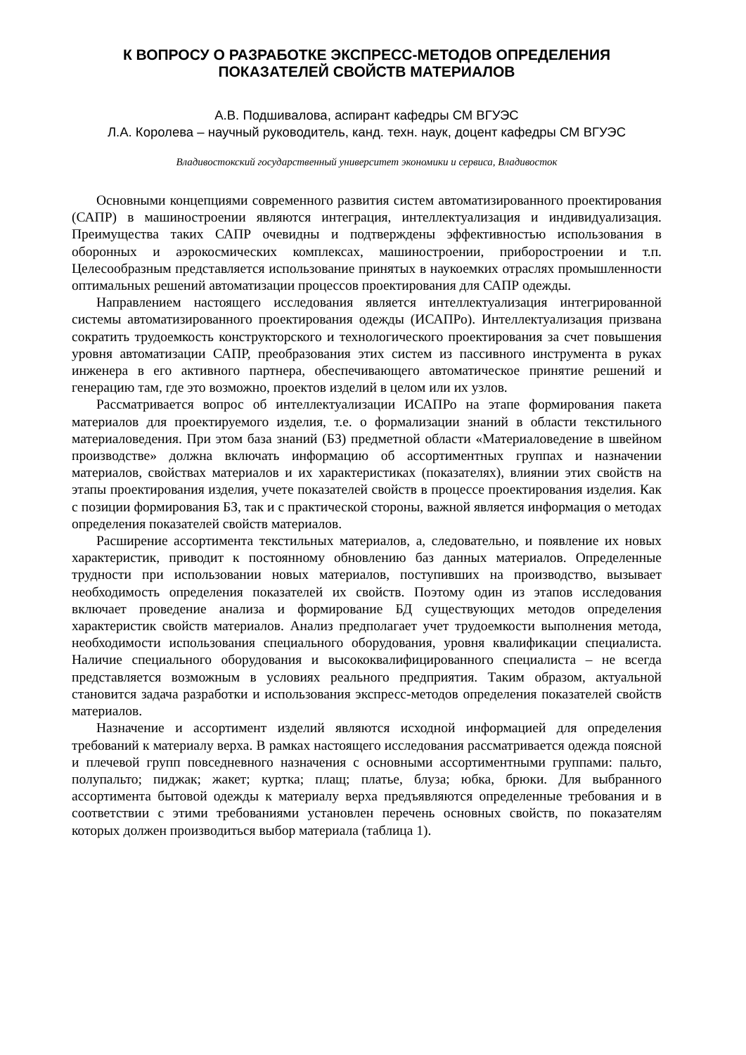К ВОПРОСУ О РАЗРАБОТКЕ ЭКСПРЕСС-МЕТОДОВ ОПРЕДЕЛЕНИЯ
ПОКАЗАТЕЛЕЙ СВОЙСТВ МАТЕРИАЛОВ
А.В. Подшивалова, аспирант кафедры СМ ВГУЭС
Л.А. Королева – научный руководитель, канд. техн. наук, доцент кафедры СМ ВГУЭС
Владивостокский государственный университет экономики и сервиса, Владивосток
Основными концепциями современного развития систем автоматизированного проектирования (САПР) в машиностроении являются интеграция, интеллектуализация и индивидуализация. Преимущества таких САПР очевидны и подтверждены эффективностью использования в оборонных и аэрокосмических комплексах, машиностроении, приборостроении и т.п. Целесообразным представляется использование принятых в наукоемких отраслях промышленности оптимальных решений автоматизации процессов проектирования для САПР одежды.
Направлением настоящего исследования является интеллектуализация интегрированной системы автоматизированного проектирования одежды (ИСАПРо). Интеллектуализация призвана сократить трудоемкость конструкторского и технологического проектирования за счет повышения уровня автоматизации САПР, преобразования этих систем из пассивного инструмента в руках инженера в его активного партнера, обеспечивающего автоматическое принятие решений и генерацию там, где это возможно, проектов изделий в целом или их узлов.
Рассматривается вопрос об интеллектуализации ИСАПРо на этапе формирования пакета материалов для проектируемого изделия, т.е. о формализации знаний в области текстильного материаловедения. При этом база знаний (БЗ) предметной области «Материаловедение в швейном производстве» должна включать информацию об ассортиментных группах и назначении материалов, свойствах материалов и их характеристиках (показателях), влиянии этих свойств на этапы проектирования изделия, учете показателей свойств в процессе проектирования изделия. Как с позиции формирования БЗ, так и с практической стороны, важной является информация о методах определения показателей свойств материалов.
Расширение ассортимента текстильных материалов, а, следовательно, и появление их новых характеристик, приводит к постоянному обновлению баз данных материалов. Определенные трудности при использовании новых материалов, поступивших на производство, вызывает необходимость определения показателей их свойств. Поэтому один из этапов исследования включает проведение анализа и формирование БД существующих методов определения характеристик свойств материалов. Анализ предполагает учет трудоемкости выполнения метода, необходимости использования специального оборудования, уровня квалификации специалиста. Наличие специального оборудования и высококвалифицированного специалиста – не всегда представляется возможным в условиях реального предприятия. Таким образом, актуальной становится задача разработки и использования экспресс-методов определения показателей свойств материалов.
Назначение и ассортимент изделий являются исходной информацией для определения требований к материалу верха. В рамках настоящего исследования рассматривается одежда поясной и плечевой групп повседневного назначения с основными ассортиментными группами: пальто, полупальто; пиджак; жакет; куртка; плащ; платье, блуза; юбка, брюки. Для выбранного ассортимента бытовой одежды к материалу верха предъявляются определенные требования и в соответствии с этими требованиями установлен перечень основных свойств, по показателям которых должен производиться выбор материала (таблица 1).